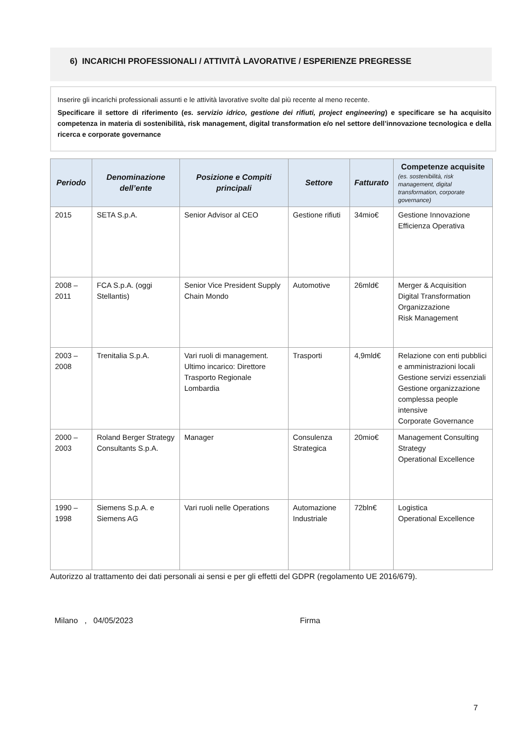6) INCARICHI PROFESSIONALI / ATTIVITÀ LAVORATIVE / ESPERIENZE PREGRESSE
Inserire gli incarichi professionali assunti e le attività lavorative svolte dal più recente al meno recente.
Specificare il settore di riferimento (es. servizio idrico, gestione dei rifiuti, project engineering) e specificare se ha acquisito competenza in materia di sostenibilità, risk management, digital transformation e/o nel settore dell’innovazione tecnologica e della ricerca e corporate governance
| Periodo | Denominazione dell’ente | Posizione e Compiti principali | Settore | Fatturato | Competenze acquisite (es. sostenibilità, risk management, digital transformation, corporate governance) |
| --- | --- | --- | --- | --- | --- |
| 2015 | SETA S.p.A. | Senior Advisor al CEO | Gestione rifiuti | 34mio€ | Gestione Innovazione Efficienza Operativa |
| 2008 – 2011 | FCA S.p.A. (oggi Stellantis) | Senior Vice President Supply Chain Mondo | Automotive | 26mld€ | Merger & Acquisition Digital Transformation Organizzazione Risk Management |
| 2003 – 2008 | Trenitalia S.p.A. | Vari ruoli di management. Ultimo incarico: Direttore Trasporto Regionale Lombardia | Trasporti | 4,9mld€ | Relazione con enti pubblici e amministrazioni locali Gestione servizi essenziali Gestione organizzazione complessa people intensive Corporate Governance |
| 2000 – 2003 | Roland Berger Strategy Consultants S.p.A. | Manager | Consulenza Strategica | 20mio€ | Management Consulting Strategy Operational Excellence |
| 1990 – 1998 | Siemens S.p.A. e Siemens AG | Vari ruoli nelle Operations | Automazione Industriale | 72bln€ | Logistica Operational Excellence |
Autorizzo al trattamento dei dati personali ai sensi e per gli effetti del GDPR (regolamento UE 2016/679).
Milano , 04/05/2023 Firma
7